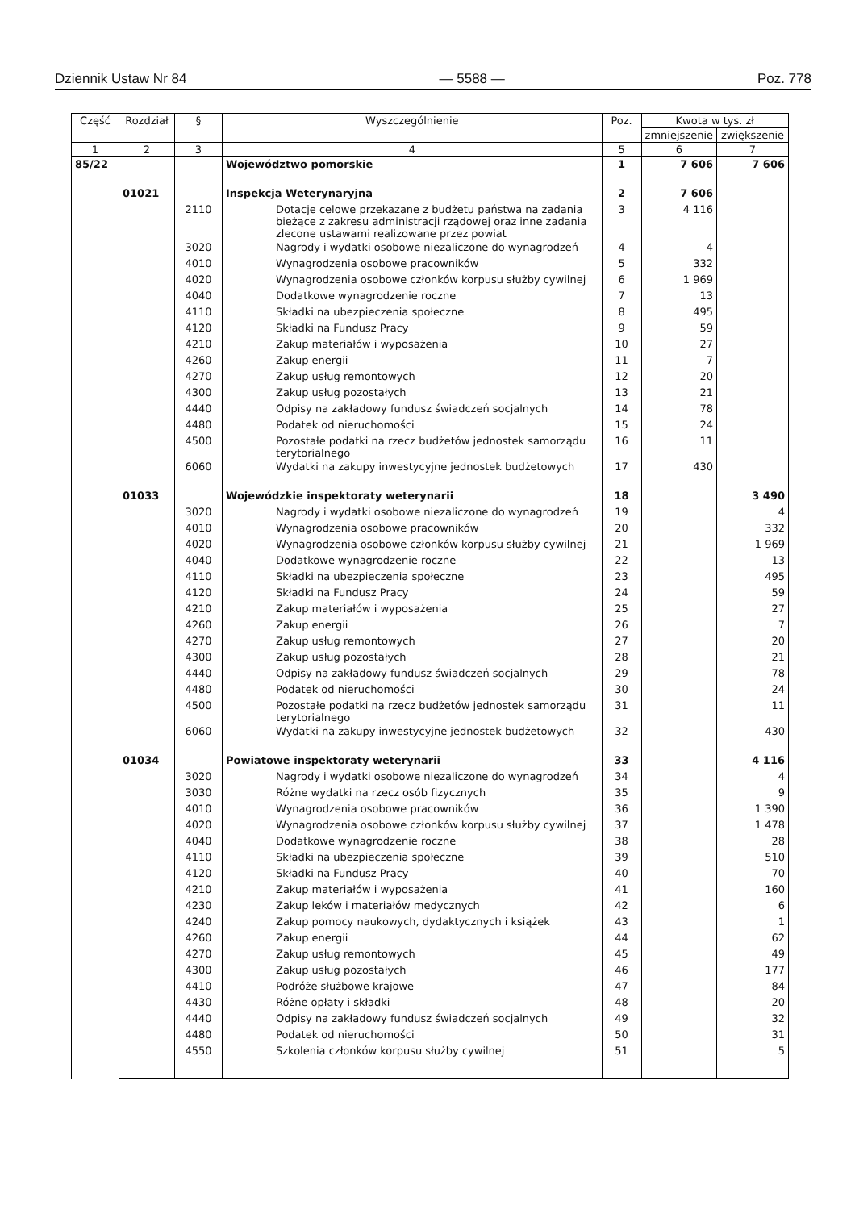Dziennik Ustaw Nr 84 — 5588 — Poz. 778
| Część | Rozdział | § | Wyszczególnienie | Poz. | Kwota w tys. zł | |
| --- | --- | --- | --- | --- | --- | --- |
| | | | | | zmniejszenie | zwiększenie |
| 1 | 2 | 3 | 4 | 5 | 6 | 7 |
| 85/22 | | | Województwo pomorskie | 1 | 7 606 | 7 606 |
| | 01021 | | Inspekcja Weterynaryjna | 2 | 7 606 | |
| | | 2110 | Dotacje celowe przekazane z budżetu państwa na zadania bieżące z zakresu administracji rządowej oraz inne zadania zlecone ustawami realizowane przez powiat | 3 | 4 116 | |
| | | 3020 | Nagrody i wydatki osobowe niezaliczone do wynagrodzeń | 4 | 4 | |
| | | 4010 | Wynagrodzenia osobowe pracowników | 5 | 332 | |
| | | 4020 | Wynagrodzenia osobowe członków korpusu służby cywilnej | 6 | 1 969 | |
| | | 4040 | Dodatkowe wynagrodzenie roczne | 7 | 13 | |
| | | 4110 | Składki na ubezpieczenia społeczne | 8 | 495 | |
| | | 4120 | Składki na Fundusz Pracy | 9 | 59 | |
| | | 4210 | Zakup materiałów i wyposażenia | 10 | 27 | |
| | | 4260 | Zakup energii | 11 | 7 | |
| | | 4270 | Zakup usług remontowych | 12 | 20 | |
| | | 4300 | Zakup usług pozostałych | 13 | 21 | |
| | | 4440 | Odpisy na zakładowy fundusz świadczeń socjalnych | 14 | 78 | |
| | | 4480 | Podatek od nieruchomości | 15 | 24 | |
| | | 4500 | Pozostałe podatki na rzecz budżetów jednostek samorządu terytorialnego | 16 | 11 | |
| | | 6060 | Wydatki na zakupy inwestycyjne jednostek budżetowych | 17 | 430 | |
| | 01033 | | Wojewódzkie inspektoraty weterynarii | 18 | | 3 490 |
| | | 3020 | Nagrody i wydatki osobowe niezaliczone do wynagrodzeń | 19 | | 4 |
| | | 4010 | Wynagrodzenia osobowe pracowników | 20 | | 332 |
| | | 4020 | Wynagrodzenia osobowe członków korpusu służby cywilnej | 21 | | 1 969 |
| | | 4040 | Dodatkowe wynagrodzenie roczne | 22 | | 13 |
| | | 4110 | Składki na ubezpieczenia społeczne | 23 | | 495 |
| | | 4120 | Składki na Fundusz Pracy | 24 | | 59 |
| | | 4210 | Zakup materiałów i wyposażenia | 25 | | 27 |
| | | 4260 | Zakup energii | 26 | | 7 |
| | | 4270 | Zakup usług remontowych | 27 | | 20 |
| | | 4300 | Zakup usług pozostałych | 28 | | 21 |
| | | 4440 | Odpisy na zakładowy fundusz świadczeń socjalnych | 29 | | 78 |
| | | 4480 | Podatek od nieruchomości | 30 | | 24 |
| | | 4500 | Pozostałe podatki na rzecz budżetów jednostek samorządu terytorialnego | 31 | | 11 |
| | | 6060 | Wydatki na zakupy inwestycyjne jednostek budżetowych | 32 | | 430 |
| | 01034 | | Powiatowe inspektoraty weterynarii | 33 | | 4 116 |
| | | 3020 | Nagrody i wydatki osobowe niezaliczone do wynagrodzeń | 34 | | 4 |
| | | 3030 | Różne wydatki na rzecz osób fizycznych | 35 | | 9 |
| | | 4010 | Wynagrodzenia osobowe pracowników | 36 | | 1 390 |
| | | 4020 | Wynagrodzenia osobowe członków korpusu służby cywilnej | 37 | | 1 478 |
| | | 4040 | Dodatkowe wynagrodzenie roczne | 38 | | 28 |
| | | 4110 | Składki na ubezpieczenia społeczne | 39 | | 510 |
| | | 4120 | Składki na Fundusz Pracy | 40 | | 70 |
| | | 4210 | Zakup materiałów i wyposażenia | 41 | | 160 |
| | | 4230 | Zakup leków i materiałów medycznych | 42 | | 6 |
| | | 4240 | Zakup pomocy naukowych, dydaktycznych i książek | 43 | | 1 |
| | | 4260 | Zakup energii | 44 | | 62 |
| | | 4270 | Zakup usług remontowych | 45 | | 49 |
| | | 4300 | Zakup usług pozostałych | 46 | | 177 |
| | | 4410 | Podróże służbowe krajowe | 47 | | 84 |
| | | 4430 | Różne opłaty i składki | 48 | | 20 |
| | | 4440 | Odpisy na zakładowy fundusz świadczeń socjalnych | 49 | | 32 |
| | | 4480 | Podatek od nieruchomości | 50 | | 31 |
| | | 4550 | Szkolenia członków korpusu służby cywilnej | 51 | | 5 |